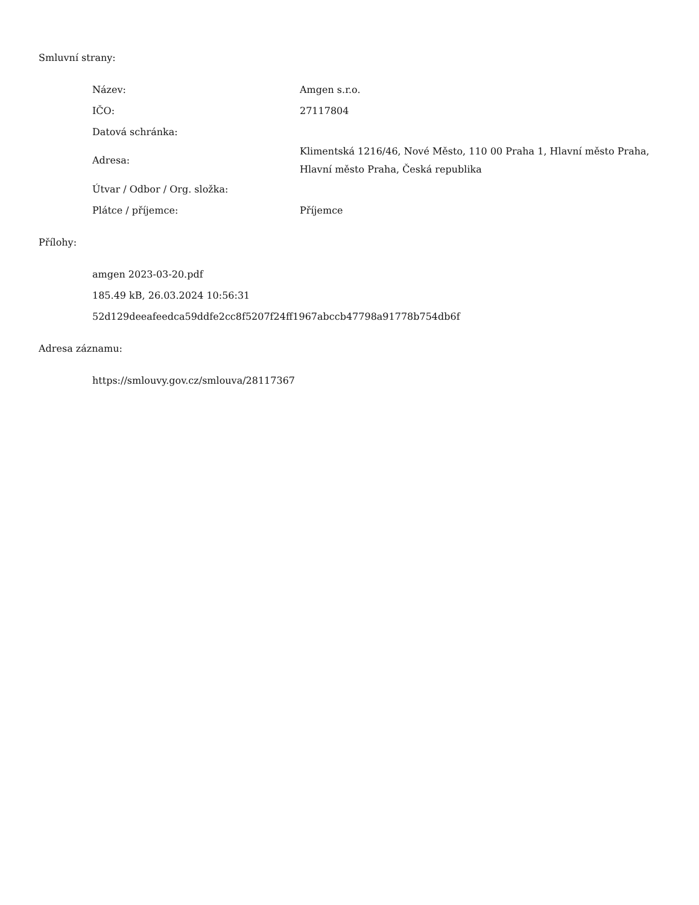Smluvní strany:
| Název: | Amgen s.r.o. |
| IČO: | 27117804 |
| Datová schránka: | |
| Adresa: | Klimentská 1216/46, Nové Město, 110 00 Praha 1, Hlavní město Praha, Hlavní město Praha, Česká republika |
| Útvar / Odbor / Org. složka: | |
| Plátce / příjemce: | Příjemce |
Přílohy:
amgen 2023-03-20.pdf
185.49 kB, 26.03.2024 10:56:31
52d129deeafeedca59ddfe2cc8f5207f24ff1967abccb47798a91778b754db6f
Adresa záznamu:
https://smlouvy.gov.cz/smlouva/28117367